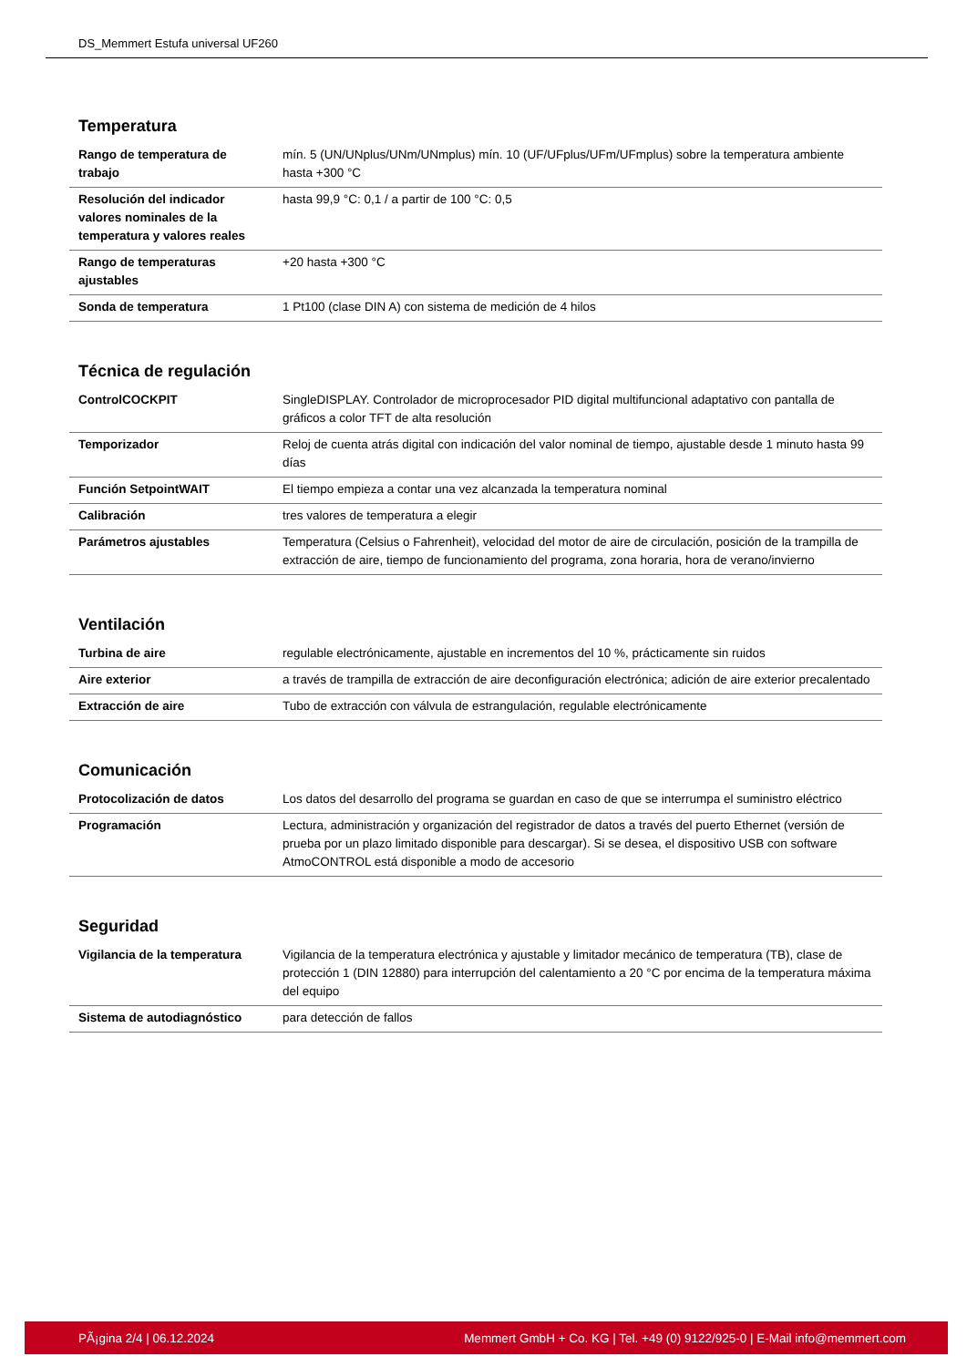DS_Memmert Estufa universal UF260
Temperatura
| Rango de temperatura de trabajo | mín. 5 (UN/UNplus/UNm/UNmplus) mín. 10 (UF/UFplus/UFm/UFmplus) sobre la temperatura ambiente hasta +300 °C |
| Resolución del indicador valores nominales de la temperatura y valores reales | hasta 99,9 °C: 0,1 / a partir de 100 °C: 0,5 |
| Rango de temperaturas ajustables | +20 hasta +300 °C |
| Sonda de temperatura | 1 Pt100 (clase DIN A) con sistema de medición de 4 hilos |
Técnica de regulación
| ControlCOCKPIT | SingleDISPLAY. Controlador de microprocesador PID digital multifuncional adaptativo con pantalla de gráficos a color TFT de alta resolución |
| Temporizador | Reloj de cuenta atrás digital con indicación del valor nominal de tiempo, ajustable desde 1 minuto hasta 99 días |
| Función SetpointWAIT | El tiempo empieza a contar una vez alcanzada la temperatura nominal |
| Calibración | tres valores de temperatura a elegir |
| Parámetros ajustables | Temperatura (Celsius o Fahrenheit), velocidad del motor de aire de circulación, posición de la trampilla de extracción de aire, tiempo de funcionamiento del programa, zona horaria, hora de verano/invierno |
Ventilación
| Turbina de aire | regulable electrónicamente, ajustable en incrementos del 10 %, prácticamente sin ruidos |
| Aire exterior | a través de trampilla de extracción de aire deconfiguración electrónica; adición de aire exterior precalentado |
| Extracción de aire | Tubo de extracción con válvula de estrangulación, regulable electrónicamente |
Comunicación
| Protocolización de datos | Los datos del desarrollo del programa se guardan en caso de que se interrumpa el suministro eléctrico |
| Programación | Lectura, administración y organización del registrador de datos a través del puerto Ethernet (versión de prueba por un plazo limitado disponible para descargar). Si se desea, el dispositivo USB con software AtmoCONTROL está disponible a modo de accesorio |
Seguridad
| Vigilancia de la temperatura | Vigilancia de la temperatura electrónica y ajustable y limitador mecánico de temperatura (TB), clase de protección 1 (DIN 12880) para interrupción del calentamiento a 20 °C por encima de la temperatura máxima del equipo |
| Sistema de autodiagnóstico | para detección de fallos |
PÃ¡gina 2/4 | 06.12.2024 Memmert GmbH + Co. KG | Tel. +49 (0) 9122/925-0 | E-Mail info@memmert.com